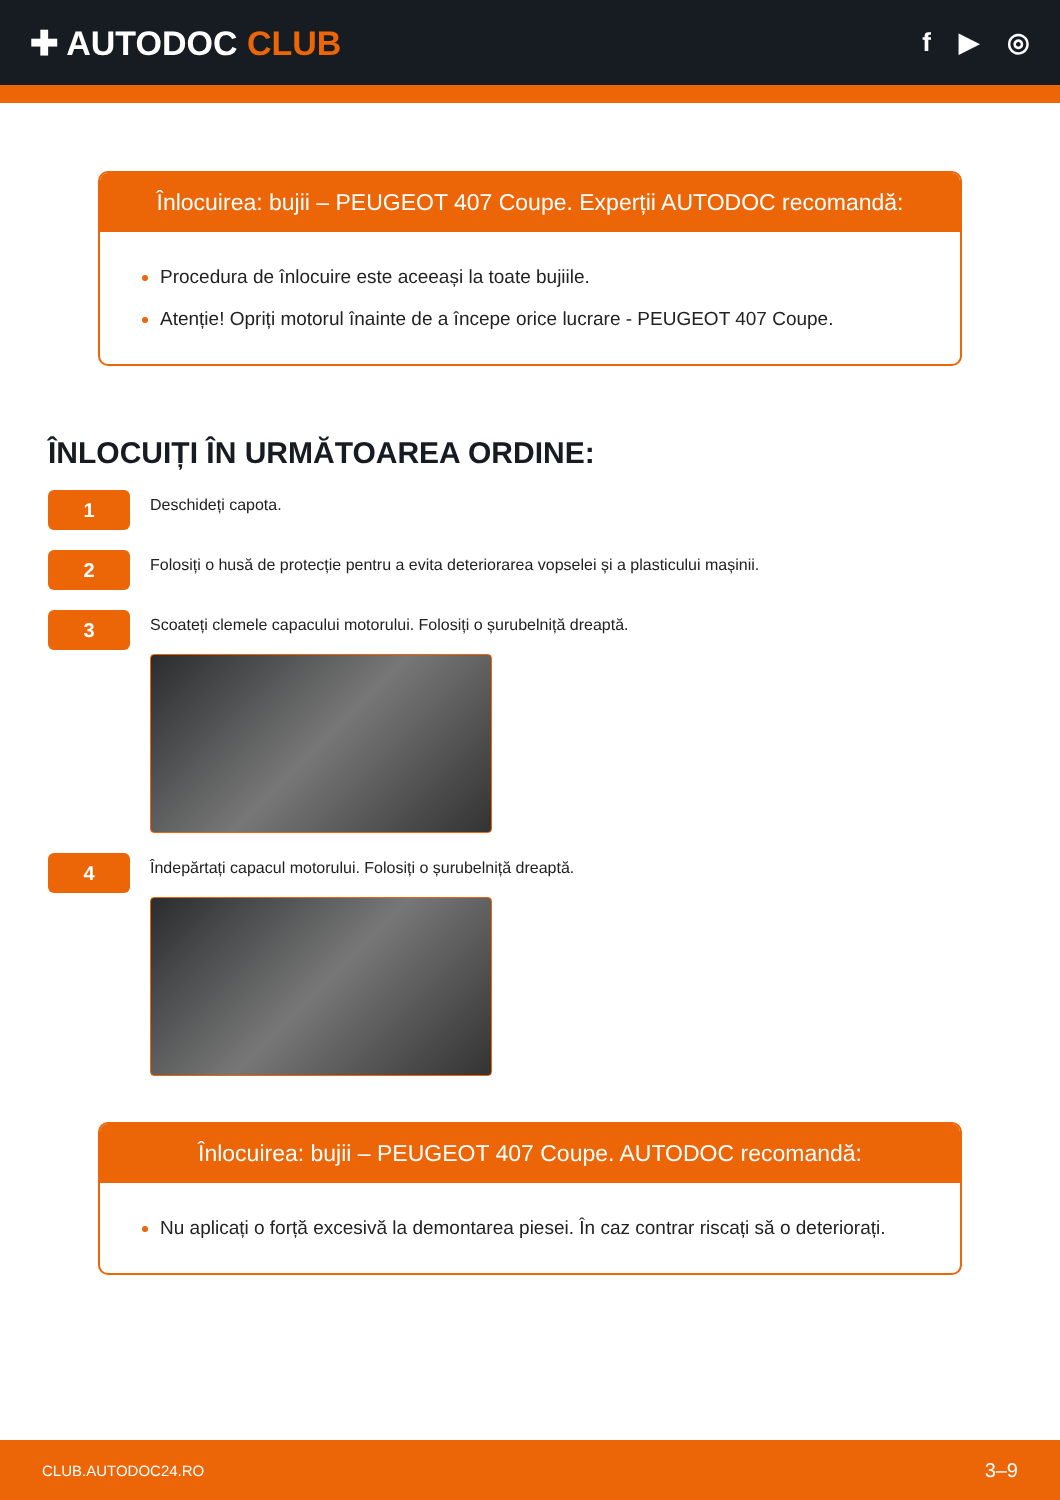✚ AUTODOC CLUB
f ▶ ◎
Înlocuirea: bujii – PEUGEOT 407 Coupe. Experții AUTODOC recomandă:
Procedura de înlocuire este aceeași la toate bujiile.
Atenție! Opriți motorul înainte de a începe orice lucrare - PEUGEOT 407 Coupe.
ÎNLOCUIȚI ÎN URMĂTOAREA ORDINE:
1
Deschideți capota.
2
Folosiți o husă de protecție pentru a evita deteriorarea vopselei și a plasticului mașinii.
3
Scoateți clemele capacului motorului. Folosiți o șurubelniță dreaptă.
4
Îndepărtați capacul motorului. Folosiți o șurubelniță dreaptă.
Înlocuirea: bujii – PEUGEOT 407 Coupe. AUTODOC recomandă:
Nu aplicați o forță excesivă la demontarea piesei. În caz contrar riscați să o deteriorați.
CLUB.AUTODOC24.RO 3–9